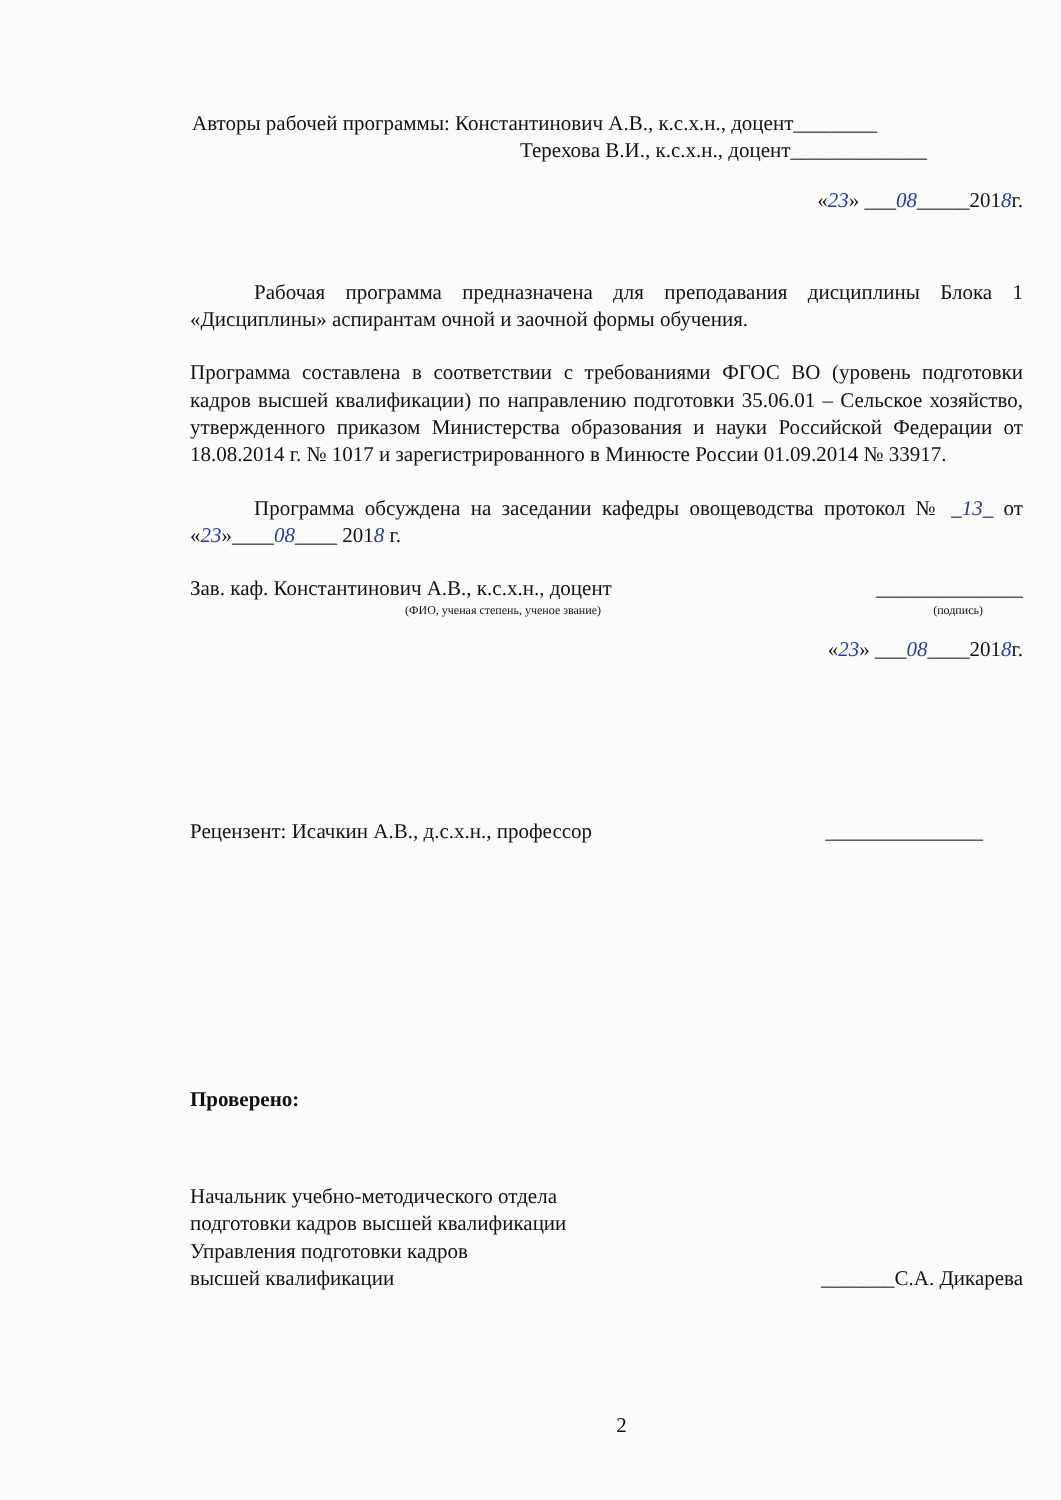Авторы рабочей программы: Константинович А.В., к.с.х.н., доцент________
Терехова В.И., к.с.х.н., доцент_____________
«23» ___08_____2018г.
Рабочая программа предназначена для преподавания дисциплины Блока 1 «Дисциплины» аспирантам очной и заочной формы обучения.
Программа составлена в соответствии с требованиями ФГОС ВО (уровень подготовки кадров высшей квалификации) по направлению подготовки 35.06.01 – Сельское хозяйство, утвержденного приказом Министерства образования и науки Российской Федерации от 18.08.2014 г. № 1017 и зарегистрированного в Минюсте России 01.09.2014 № 33917.
Программа обсуждена на заседании кафедры овощеводства протокол № _13_ от «23»____08____ 2018 г.
Зав. каф. Константинович А.В., к.с.х.н., доцент ______________
(ФИО, ученая степень, ученое звание) (подпись)
«23» ___08____2018г.
Рецензент: Исачкин А.В., д.с.х.н., профессор _______________
Проверено:
Начальник учебно-методического отдела
подготовки кадров высшей квалификации
Управления подготовки кадров
высшей квалификации _______С.А. Дикарева
2